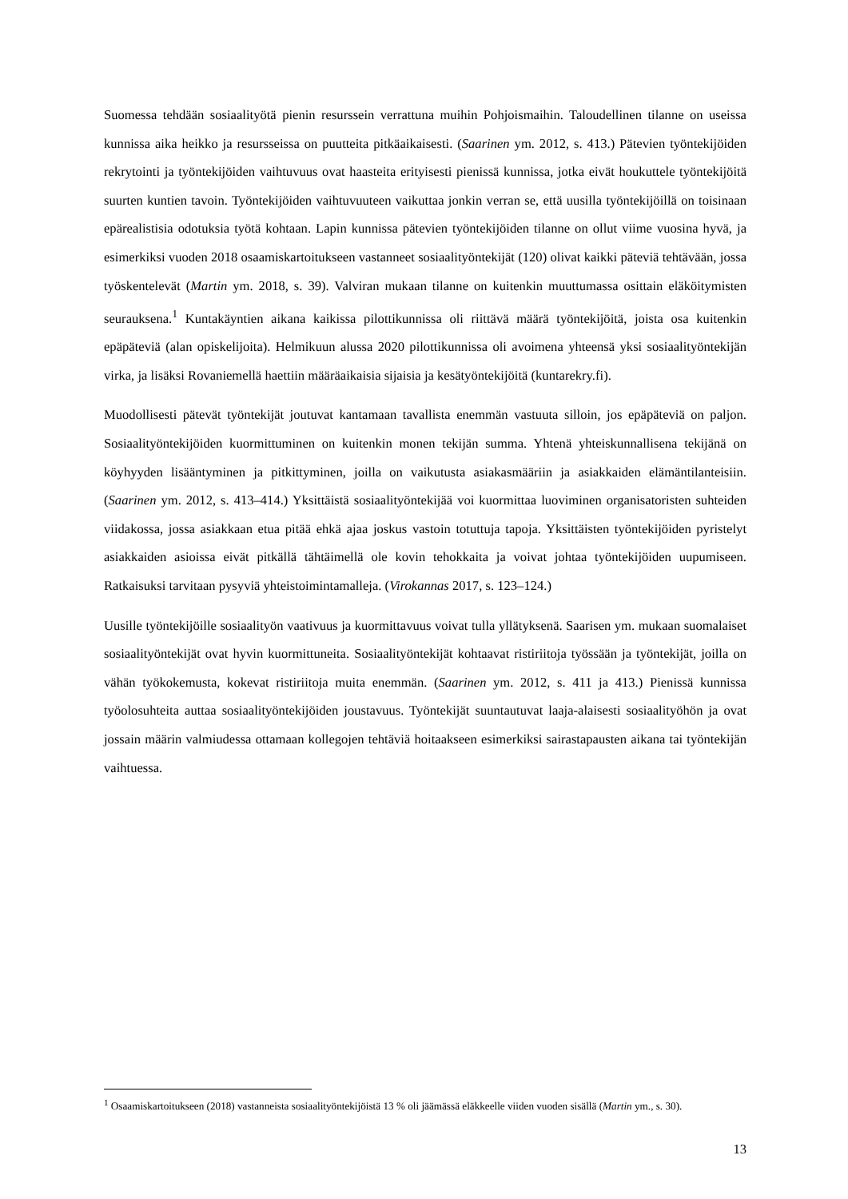Suomessa tehdään sosiaalityötä pienin resurssein verrattuna muihin Pohjoismaihin. Taloudellinen tilanne on useissa kunnissa aika heikko ja resursseissa on puutteita pitkäaikaisesti. (Saarinen ym. 2012, s. 413.) Pätevien työntekijöiden rekrytointi ja työntekijöiden vaihtuvuus ovat haasteita erityisesti pienissä kunnissa, jotka eivät houkuttele työntekijöitä suurten kuntien tavoin. Työntekijöiden vaihtuvuuteen vaikuttaa jonkin verran se, että uusilla työntekijöillä on toisinaan epärealistisia odotuksia työtä kohtaan. Lapin kunnissa pätevien työntekijöiden tilanne on ollut viime vuosina hyvä, ja esimerkiksi vuoden 2018 osaamiskartoitukseen vastanneet sosiaalityöntekijät (120) olivat kaikki päteviä tehtävään, jossa työskentelevät (Martin ym. 2018, s. 39). Valviran mukaan tilanne on kuitenkin muuttumassa osittain eläköitymisten seurauksena.<sup>1</sup> Kuntakäyntien aikana kaikissa pilottikunnissa oli riittävä määrä työntekijöitä, joista osa kuitenkin epäpäteviä (alan opiskelijoita). Helmikuun alussa 2020 pilottikunnissa oli avoimena yhteensä yksi sosiaalityöntekijän virka, ja lisäksi Rovaniemellä haettiin määräaikaisia sijaisia ja kesätyöntekijöitä (kuntarekry.fi).
Muodollisesti pätevät työntekijät joutuvat kantamaan tavallista enemmän vastuuta silloin, jos epäpäteviä on paljon. Sosiaalityöntekijöiden kuormittuminen on kuitenkin monen tekijän summa. Yhtenä yhteiskunnallisena tekijänä on köyhyyden lisääntyminen ja pitkittyminen, joilla on vaikutusta asiakasmääriin ja asiakkaiden elämäntilanteisiin. (Saarinen ym. 2012, s. 413–414.) Yksittäistä sosiaalityöntekijää voi kuormittaa luoviminen organisatoristen suhteiden viidakossa, jossa asiakkaan etua pitää ehkä ajaa joskus vastoin totuttuja tapoja. Yksittäisten työntekijöiden pyristelyt asiakkaiden asioissa eivät pitkällä tähtäimellä ole kovin tehokkaita ja voivat johtaa työntekijöiden uupumiseen. Ratkaisuksi tarvitaan pysyviä yhteistoimintamalleja. (Virokannas 2017, s. 123–124.)
Uusille työntekijöille sosiaalityön vaativuus ja kuormittavuus voivat tulla yllätyksenä. Saarisen ym. mukaan suomalaiset sosiaalityöntekijät ovat hyvin kuormittuneita. Sosiaalityöntekijät kohtaavat ristiriitoja työssään ja työntekijät, joilla on vähän työkokemusta, kokevat ristiriitoja muita enemmän. (Saarinen ym. 2012, s. 411 ja 413.) Pienissä kunnissa työolosuhteita auttaa sosiaalityöntekijöiden joustavuus. Työntekijät suuntautuvat laaja-alaisesti sosiaalityöhön ja ovat jossain määrin valmiudessa ottamaan kollegojen tehtäviä hoitaakseen esimerkiksi sairastapausten aikana tai työntekijän vaihtuessa.
<sup>1</sup> Osaamiskartoitukseen (2018) vastanneista sosiaalityöntekijöistä 13 % oli jäämässä eläkkeelle viiden vuoden sisällä (Martin ym., s. 30).
13